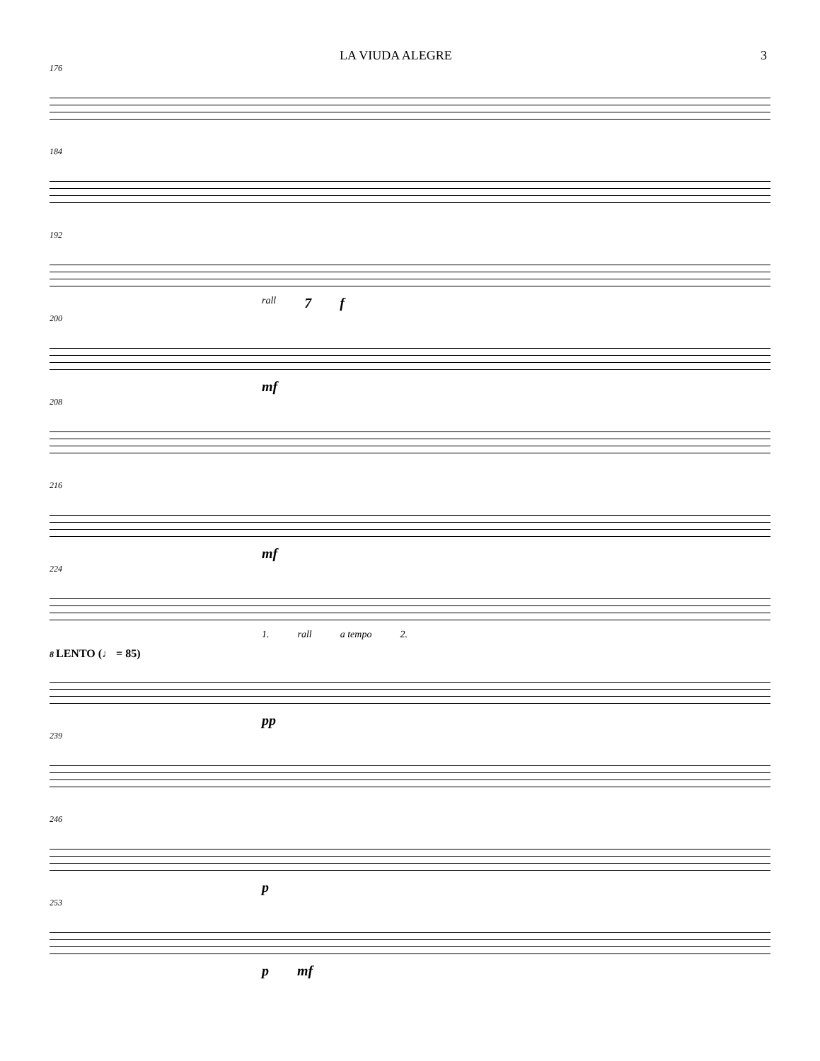LA VIUDA ALEGRE 3
176
184
192
rall 7 f
200
mf
208
216
mf
224
1. rall a tempo 2.
8 LENTO (♩ = 85)
pp
239
246
p
253
p mf